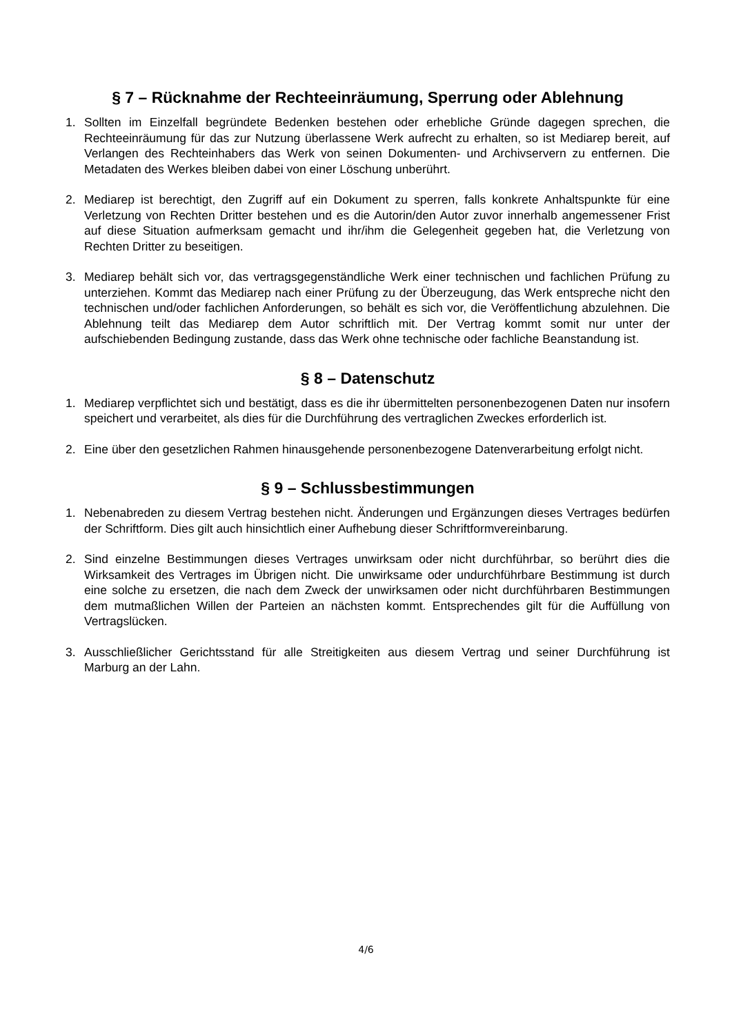§ 7 – Rücknahme der Rechteeinräumung, Sperrung oder Ablehnung
1. Sollten im Einzelfall begründete Bedenken bestehen oder erhebliche Gründe dagegen sprechen, die Rechteeinräumung für das zur Nutzung überlassene Werk aufrecht zu erhalten, so ist Mediarep bereit, auf Verlangen des Rechteinhabers das Werk von seinen Dokumenten- und Archivservern zu entfernen. Die Metadaten des Werkes bleiben dabei von einer Löschung unberührt.
2. Mediarep ist berechtigt, den Zugriff auf ein Dokument zu sperren, falls konkrete Anhaltspunkte für eine Verletzung von Rechten Dritter bestehen und es die Autorin/den Autor zuvor innerhalb angemessener Frist auf diese Situation aufmerksam gemacht und ihr/ihm die Gelegenheit gegeben hat, die Verletzung von Rechten Dritter zu beseitigen.
3. Mediarep behält sich vor, das vertragsgegenständliche Werk einer technischen und fachlichen Prüfung zu unterziehen. Kommt das Mediarep nach einer Prüfung zu der Überzeugung, das Werk entspreche nicht den technischen und/oder fachlichen Anforderungen, so behält es sich vor, die Veröffentlichung abzulehnen. Die Ablehnung teilt das Mediarep dem Autor schriftlich mit. Der Vertrag kommt somit nur unter der aufschiebenden Bedingung zustande, dass das Werk ohne technische oder fachliche Beanstandung ist.
§ 8 – Datenschutz
1. Mediarep verpflichtet sich und bestätigt, dass es die ihr übermittelten personenbezogenen Daten nur insofern speichert und verarbeitet, als dies für die Durchführung des vertraglichen Zweckes erforderlich ist.
2. Eine über den gesetzlichen Rahmen hinausgehende personenbezogene Datenverarbeitung erfolgt nicht.
§ 9 – Schlussbestimmungen
1. Nebenabreden zu diesem Vertrag bestehen nicht. Änderungen und Ergänzungen dieses Vertrages bedürfen der Schriftform. Dies gilt auch hinsichtlich einer Aufhebung dieser Schriftformvereinbarung.
2. Sind einzelne Bestimmungen dieses Vertrages unwirksam oder nicht durchführbar, so berührt dies die Wirksamkeit des Vertrages im Übrigen nicht. Die unwirksame oder undurchführbare Bestimmung ist durch eine solche zu ersetzen, die nach dem Zweck der unwirksamen oder nicht durchführbaren Bestimmungen dem mutmaßlichen Willen der Parteien an nächsten kommt. Entsprechendes gilt für die Auffüllung von Vertragslücken.
3. Ausschließlicher Gerichtsstand für alle Streitigkeiten aus diesem Vertrag und seiner Durchführung ist Marburg an der Lahn.
4/6